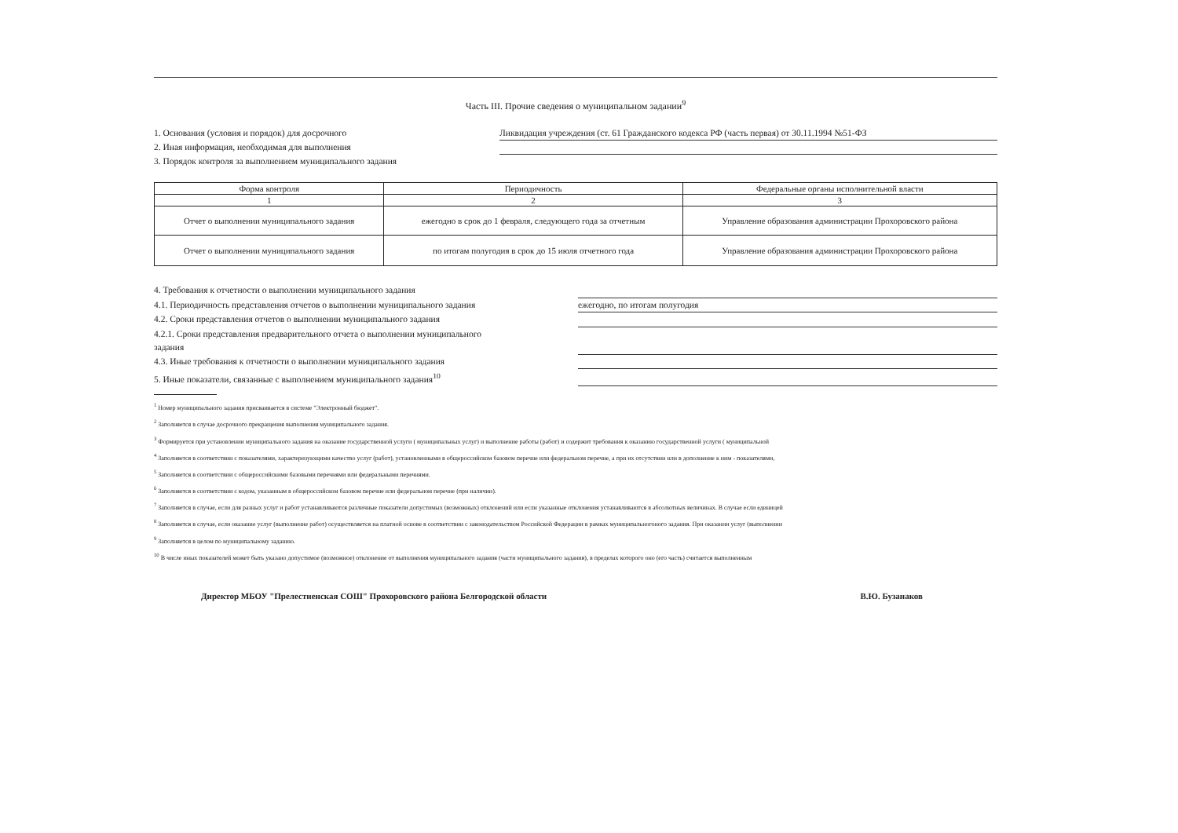Часть III. Прочие сведения о муниципальном задании<sup>9</sup>
1. Основания (условия и порядок) для досрочного Ликвидация учреждения (ст. 61 Гражданского кодекса РФ (часть первая) от 30.11.1994 №51-ФЗ
2. Иная информация, необходимая для выполнения
3. Порядок контроля за выполнением муниципального задания
| Форма контроля | Периодичность | Федеральные органы исполнительной власти |
| --- | --- | --- |
| 1 | 2 | 3 |
| Отчет о выполнении муниципального задания | ежегодно в срок до 1 февраля, следующего года за отчетным | Управление образования администрации Прохоровского района |
| Отчет о выполнении муниципального задания | по итогам полугодия в срок до 15 июля отчетного года | Управление образования администрации Прохоровского района |
4. Требования к отчетности о выполнении муниципального задания
4.1. Периодичность представления отчетов о выполнении муниципального задания
ежегодно, по итогам полугодия
4.2. Сроки представления отчетов о выполнении муниципального задания
4.2.1. Сроки представления предварительного отчета о выполнении муниципального задания
4.3. Иные требования к отчетности о выполнении муниципального задания
5. Иные показатели, связанные с выполнением муниципального задания<sup>10</sup>
<sup>1</sup> Номер муниципального задания присваивается в системе "Электронный бюджет".
<sup>2</sup> Заполняется в случае досрочного прекращения выполнения муниципального задания.
<sup>3</sup> Формируется при установлении муниципального задания на оказание государственной услуги ( муниципальных услуг) и выполнение работы (работ) и содержит требования к оказанию государственной услуги ( муниципальной
<sup>4</sup> Заполняется в соответствии с показателями, характеризующими качество услуг (работ), установленными в общероссийском базовом перечне или федеральном перечне, а при их отсутствии или в дополнение к ним - показателями,
<sup>5</sup> Заполняется в соответствии с общероссийскими базовыми перечнями или федеральными перечнями.
<sup>6</sup> Заполняется в соответствии с кодом, указанным в общероссийском базовом перечне или федеральном перечне (при наличии).
<sup>7</sup> Заполняется в случае, если для разных услуг и работ устанавливаются различные показатели допустимых (возможных) отклонений или если указанные отклонения устанавливаются в абсолютных величинах. В случае если единицей
<sup>8</sup> Заполняется в случае, если оказание услуг (выполнение работ) осуществляется на платной основе в соответствии с законодательством Российской Федерации в рамках муниципальногоного задания. При оказании услуг (выполнении
<sup>9</sup> Заполняется в целом по муниципальному заданию.
<sup>10</sup> В числе иных показателей может быть указано допустимое (возможное) отклонение от выполнения муниципального задания (части муниципального задания), в пределах которого оно (его часть) считается выполненным
Директор МБОУ "Прелестненская СОШ" Прохоровского района Белгородской области В.Ю. Бузанаков